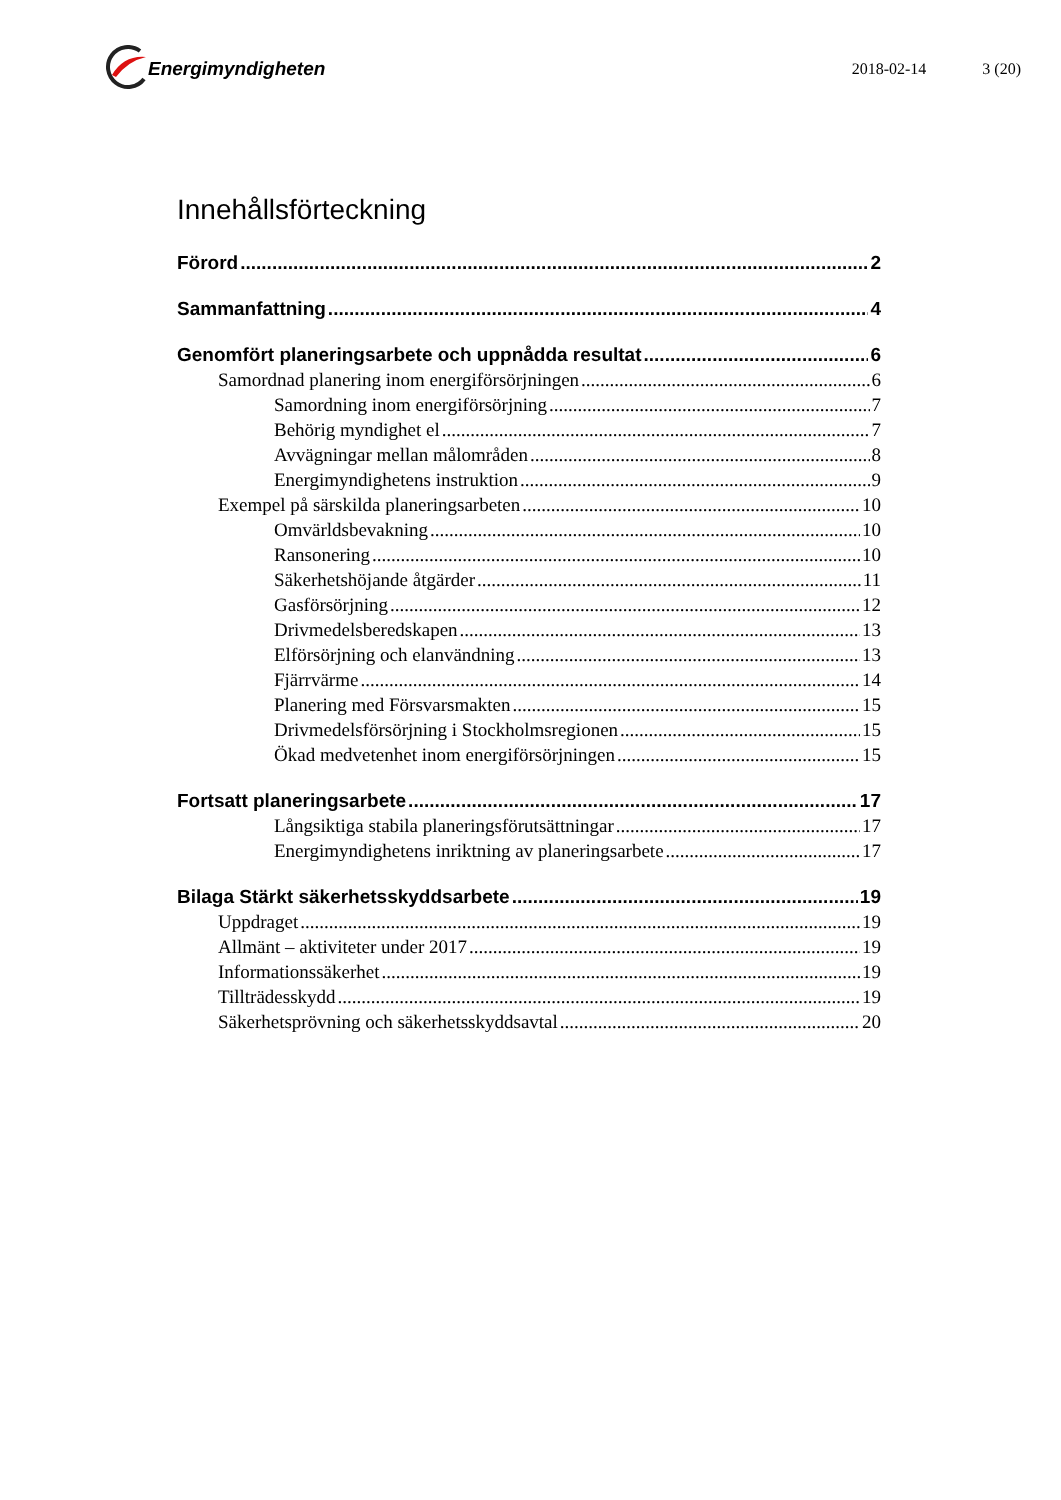Energimyndigheten
2018-02-14 3 (20)
Innehållsförteckning
Förord 2
Sammanfattning 4
Genomfört planeringsarbete och uppnådda resultat 6
Samordnad planering inom energiförsörjningen 6
Samordning inom energiförsörjning 7
Behörig myndighet el 7
Avvägningar mellan målområden 8
Energimyndighetens instruktion 9
Exempel på särskilda planeringsarbeten 10
Omvärldsbevakning 10
Ransonering 10
Säkerhetshöjande åtgärder 11
Gasförsörjning 12
Drivmedelsberedskapen 13
Elförsörjning och elanvändning 13
Fjärrvärme 14
Planering med Försvarsmakten 15
Drivmedelsförsörjning i Stockholmsregionen 15
Ökad medvetenhet inom energiförsörjningen 15
Fortsatt planeringsarbete 17
Långsiktiga stabila planeringsförutsättningar 17
Energimyndighetens inriktning av planeringsarbete 17
Bilaga Stärkt säkerhetsskyddsarbete 19
Uppdraget 19
Allmänt – aktiviteter under 2017 19
Informationssäkerhet 19
Tillträdesskydd 19
Säkerhetsprövning och säkerhetsskyddsavtal 20